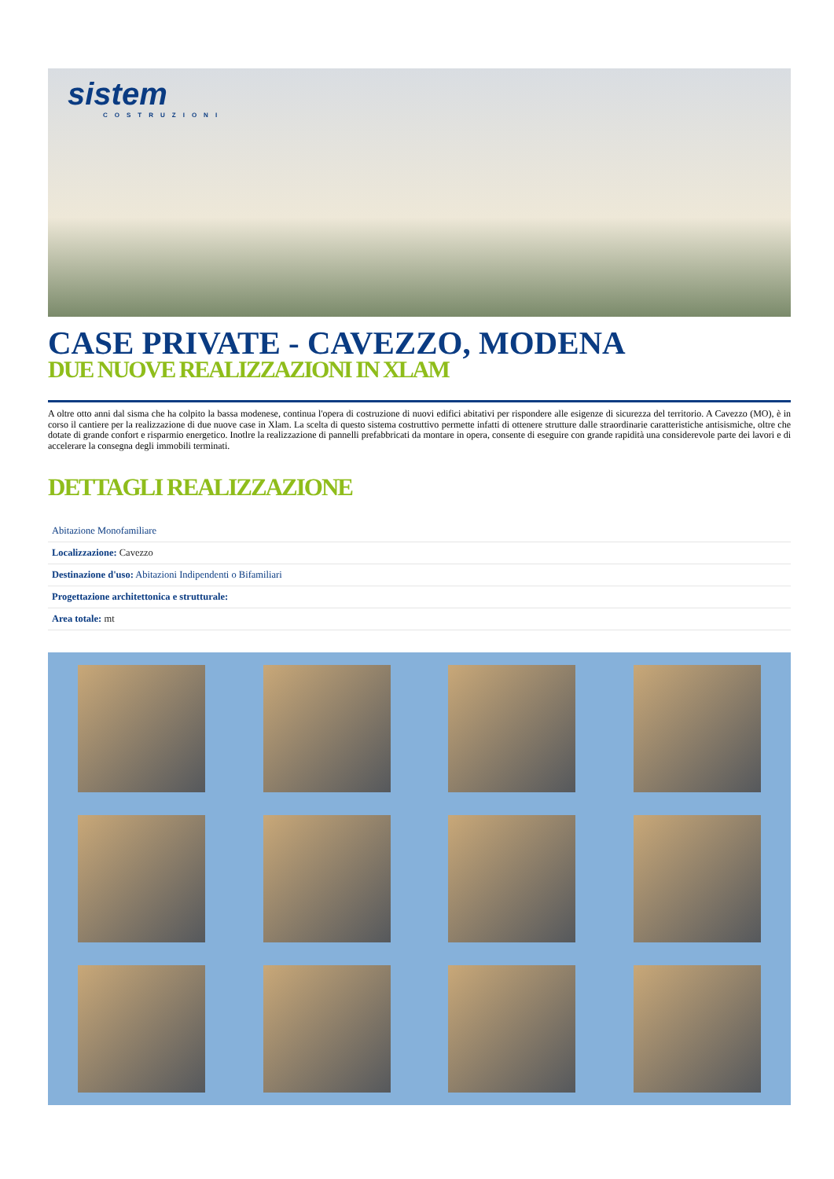sistem
COSTRUZIONI
CASE PRIVATE - CAVEZZO, MODENA
DUE NUOVE REALIZZAZIONI IN XLAM
A oltre otto anni dal sisma che ha colpito la bassa modenese, continua l'opera di costruzione di nuovi edifici abitativi per rispondere alle esigenze di sicurezza del territorio. A Cavezzo (MO), è in corso il cantiere per la realizzazione di due nuove case in Xlam. La scelta di questo sistema costruttivo permette infatti di ottenere strutture dalle straordinarie caratteristiche antisismiche, oltre che dotate di grande confort e risparmio energetico. Inotlre la realizzazione di pannelli prefabbricati da montare in opera, consente di eseguire con grande rapidità una considerevole parte dei lavori e di accelerare la consegna degli immobili terminati.
DETTAGLI REALIZZAZIONE
| Abitazione Monofamiliare |
| Localizzazione: Cavezzo |
| Destinazione d'uso: Abitazioni Indipendenti o Bifamiliari |
| Progettazione architettonica e strutturale: |
| Area totale: mt |